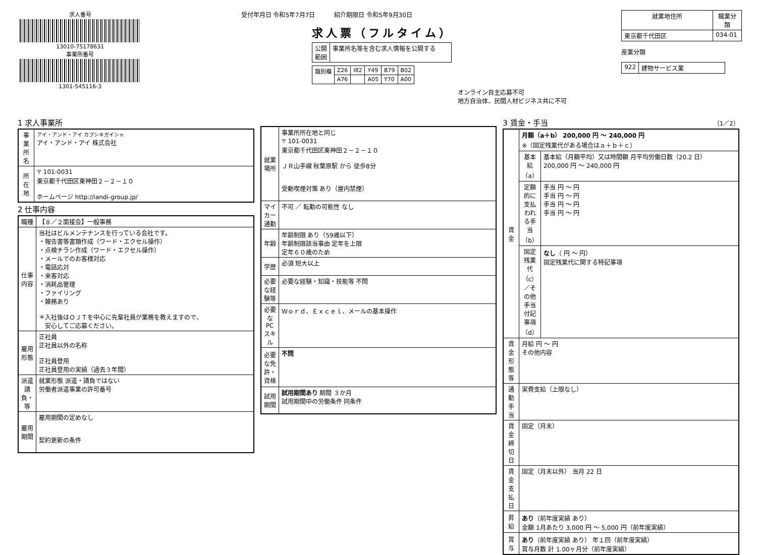求人番号
13010-75178631
事業所番号
1301-545116-3
受付年月日 令和5年7月7日 紹介期限日 令和5年9月30日
求人票（フルタイム）
| 公開 範囲 | 事業所名等を含む求人情報を公開する |
| 識別欄 | Z26 | I82 | Y49 | B79 | B02 |
| | A76 | | A05 | Y70 | A00 |
オンライン自主応募不可
地方自治体、民間人材ビジネス共に不可
| 就業地住所 | 職業分類 |
| --- | --- |
| 東京都千代田区 | 034-01 |
産業分類
| 922 | 建物サービス業 |
1 求人事業所
| 事業所名 | アイ・アンド・アイ カブシキガイシャ アイ・アンド・アイ 株式会社 |
| 所在地 | 〒 101-0031 東京都千代田区東神田２－２－１０ ホームページ http://iandi-group.jp/ |
2 仕事内容
| 職種 | 【８／２面接会】一般事務 |
| 仕事内容 | 当社はビルメンテナンスを行っている会社です。 ・報告書等書類作成（ワード・エクセル操作） ・点検チラシ作成（ワード・エクセル操作） ・メールでのお客様対応 ・電話応対 ・来客対応 ・消耗品管理 ・ファイリング ・雑務あり ＊入社後はＯＪＴを中心に先輩社員が業務を教えますので、 安心してご応募ください。 |
| 雇用形態 | 正社員 正社員以外の名称 正社員登用 正社員登用の実績（過去３年間） |
| 派遣請負・等 | 就業形態 派遣・請負ではない 労働者派遣事業の許可番号 |
| 雇用期間 | 雇用期間の定めなし 契約更新の条件 |
| 就業場所 | 事業所所在地と同じ 〒 101-0031 東京都千代田区東神田２－２－１０ ＪＲ山手線 秋葉原駅 から 徒歩8分 受動喫煙対策 あり（屋内禁煙） |
| マイカー通勤 | 不可 ／ 転勤の可能性 なし |
| 年齢 | 年齢制限 あり（59歳以下） 年齢制限該当事由 定年を上限 定年６０歳のため |
| 学歴 | 必須 短大以上 |
| 必要な経験等 | 必要な経験・知識・技能等 不問 |
| 必要なPCスキル | Ｗｏｒｄ、Ｅｘｃｅｌ、メールの基本操作 |
| 必要な免許・資格 | 不問 |
| 試用期間 | 試用期間あり 期間 ３か月 試用期間中の労働条件 同条件 |
3 賃金・手当 （1／2）
| 賃金 | 月額（a＋b） 200,000 円 ～ 240,000 円 ※（固定残業代がある場合はａ＋ｂ＋ｃ） | |
| | 基本給（a） | 基本給（月額平均）又は時間額 月平均労働日数（20.2 日） 200,000 円 ～ 240,000 円 |
| | 定額的に支払われる手当（b） | 手当 円 ～ 円 手当 円 ～ 円 手当 円 ～ 円 手当 円 ～ 円 |
| | 固定残業代（c）／その他手当付記事項（d） | なし （ 円 ～ 円） 固定残業代に関する特記事項 |
| 賃金形態等 | 月給 円 ～ 円 その他内容 | |
| 通勤手当 | 実費支給（上限なし） | |
| 賃金締切日 | 固定（月末） | |
| 賃金支払日 | 固定（月末以外） 当月 22 日 | |
| 昇給 | あり （前年度実績 あり） 金額 1月あたり 3,000 円 ～ 5,000 円（前年度実績） | |
| 賞与 | あり （前年度実績 あり） 年１回（前年度実績） 賞与月数 計 1.00ヶ月分（前年度実績） | |